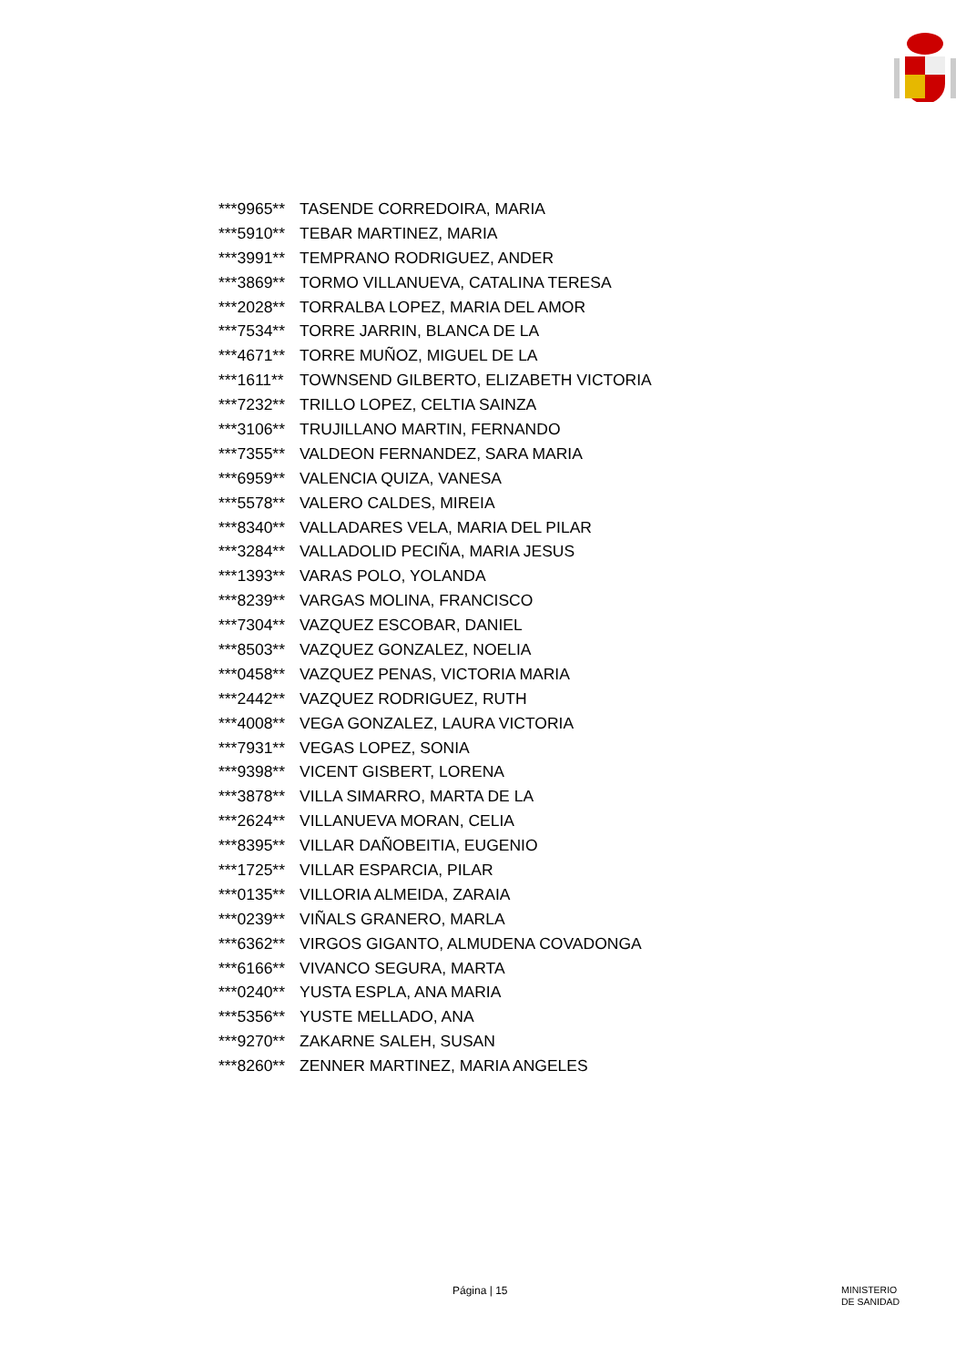| ***9965** | TASENDE CORREDOIRA, MARIA |
| ***5910** | TEBAR MARTINEZ, MARIA |
| ***3991** | TEMPRANO RODRIGUEZ, ANDER |
| ***3869** | TORMO VILLANUEVA, CATALINA TERESA |
| ***2028** | TORRALBA LOPEZ, MARIA DEL AMOR |
| ***7534** | TORRE JARRIN, BLANCA DE LA |
| ***4671** | TORRE MUÑOZ, MIGUEL DE LA |
| ***1611** | TOWNSEND GILBERTO, ELIZABETH VICTORIA |
| ***7232** | TRILLO LOPEZ, CELTIA SAINZA |
| ***3106** | TRUJILLANO MARTIN, FERNANDO |
| ***7355** | VALDEON FERNANDEZ, SARA MARIA |
| ***6959** | VALENCIA QUIZA, VANESA |
| ***5578** | VALERO CALDES, MIREIA |
| ***8340** | VALLADARES VELA, MARIA DEL PILAR |
| ***3284** | VALLADOLID PECIÑA, MARIA JESUS |
| ***1393** | VARAS POLO, YOLANDA |
| ***8239** | VARGAS MOLINA, FRANCISCO |
| ***7304** | VAZQUEZ ESCOBAR, DANIEL |
| ***8503** | VAZQUEZ GONZALEZ, NOELIA |
| ***0458** | VAZQUEZ PENAS, VICTORIA MARIA |
| ***2442** | VAZQUEZ RODRIGUEZ, RUTH |
| ***4008** | VEGA GONZALEZ, LAURA VICTORIA |
| ***7931** | VEGAS LOPEZ, SONIA |
| ***9398** | VICENT GISBERT, LORENA |
| ***3878** | VILLA SIMARRO, MARTA DE LA |
| ***2624** | VILLANUEVA MORAN, CELIA |
| ***8395** | VILLAR DAÑOBEITIA, EUGENIO |
| ***1725** | VILLAR ESPARCIA, PILAR |
| ***0135** | VILLORIA ALMEIDA, ZARAIA |
| ***0239** | VIÑALS GRANERO, MARLA |
| ***6362** | VIRGOS GIGANTO, ALMUDENA COVADONGA |
| ***6166** | VIVANCO SEGURA, MARTA |
| ***0240** | YUSTA ESPLA, ANA MARIA |
| ***5356** | YUSTE MELLADO, ANA |
| ***9270** | ZAKARNE SALEH, SUSAN |
| ***8260** | ZENNER MARTINEZ, MARIA ANGELES |
Página | 15
MINISTERIO
DE SANIDAD